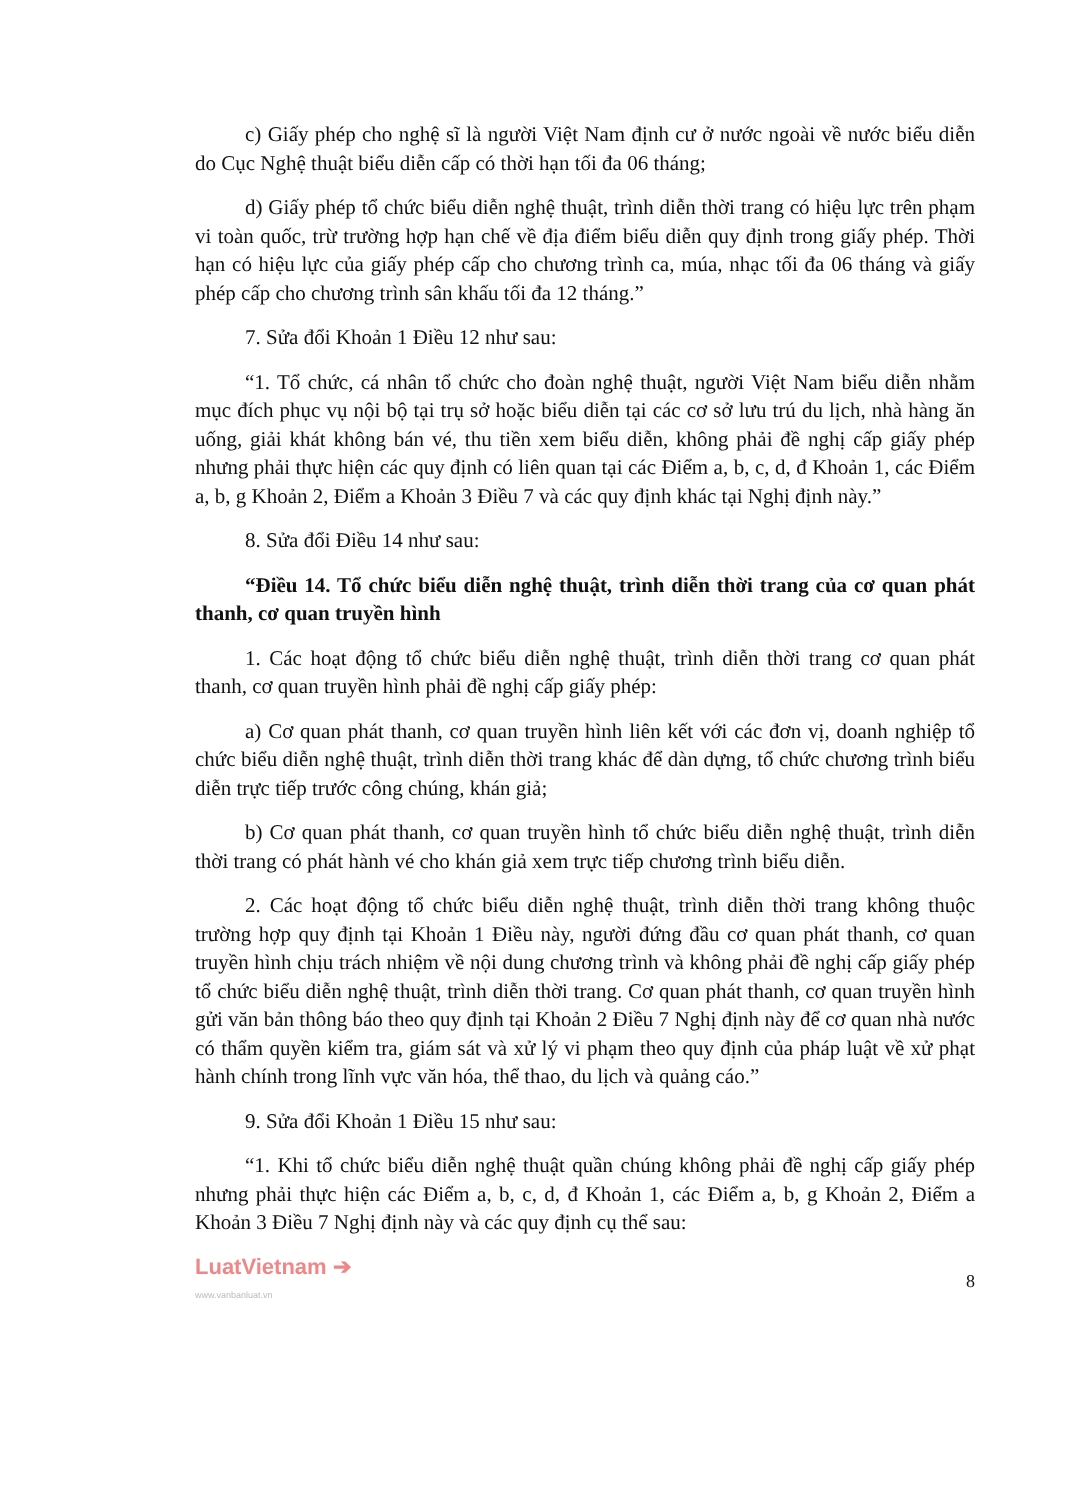c) Giấy phép cho nghệ sĩ là người Việt Nam định cư ở nước ngoài về nước biểu diễn do Cục Nghệ thuật biểu diễn cấp có thời hạn tối đa 06 tháng;
d) Giấy phép tổ chức biểu diễn nghệ thuật, trình diễn thời trang có hiệu lực trên phạm vi toàn quốc, trừ trường hợp hạn chế về địa điểm biểu diễn quy định trong giấy phép. Thời hạn có hiệu lực của giấy phép cấp cho chương trình ca, múa, nhạc tối đa 06 tháng và giấy phép cấp cho chương trình sân khấu tối đa 12 tháng.”
7. Sửa đổi Khoản 1 Điều 12 như sau:
“1. Tổ chức, cá nhân tổ chức cho đoàn nghệ thuật, người Việt Nam biểu diễn nhằm mục đích phục vụ nội bộ tại trụ sở hoặc biểu diễn tại các cơ sở lưu trú du lịch, nhà hàng ăn uống, giải khát không bán vé, thu tiền xem biểu diễn, không phải đề nghị cấp giấy phép nhưng phải thực hiện các quy định có liên quan tại các Điểm a, b, c, d, đ Khoản 1, các Điểm a, b, g Khoản 2, Điểm a Khoản 3 Điều 7 và các quy định khác tại Nghị định này.”
8. Sửa đổi Điều 14 như sau:
“Điều 14. Tổ chức biểu diễn nghệ thuật, trình diễn thời trang của cơ quan phát thanh, cơ quan truyền hình
1. Các hoạt động tổ chức biểu diễn nghệ thuật, trình diễn thời trang cơ quan phát thanh, cơ quan truyền hình phải đề nghị cấp giấy phép:
a) Cơ quan phát thanh, cơ quan truyền hình liên kết với các đơn vị, doanh nghiệp tổ chức biểu diễn nghệ thuật, trình diễn thời trang khác để dàn dựng, tổ chức chương trình biểu diễn trực tiếp trước công chúng, khán giả;
b) Cơ quan phát thanh, cơ quan truyền hình tổ chức biểu diễn nghệ thuật, trình diễn thời trang có phát hành vé cho khán giả xem trực tiếp chương trình biểu diễn.
2. Các hoạt động tổ chức biểu diễn nghệ thuật, trình diễn thời trang không thuộc trường hợp quy định tại Khoản 1 Điều này, người đứng đầu cơ quan phát thanh, cơ quan truyền hình chịu trách nhiệm về nội dung chương trình và không phải đề nghị cấp giấy phép tổ chức biểu diễn nghệ thuật, trình diễn thời trang. Cơ quan phát thanh, cơ quan truyền hình gửi văn bản thông báo theo quy định tại Khoản 2 Điều 7 Nghị định này để cơ quan nhà nước có thẩm quyền kiểm tra, giám sát và xử lý vi phạm theo quy định của pháp luật về xử phạt hành chính trong lĩnh vực văn hóa, thể thao, du lịch và quảng cáo.”
9. Sửa đổi Khoản 1 Điều 15 như sau:
“1. Khi tổ chức biểu diễn nghệ thuật quần chúng không phải đề nghị cấp giấy phép nhưng phải thực hiện các Điểm a, b, c, d, đ Khoản 1, các Điểm a, b, g Khoản 2, Điểm a Khoản 3 Điều 7 Nghị định này và các quy định cụ thể sau:
LuatVietnam ➔
www.vanbanluat.vn
8